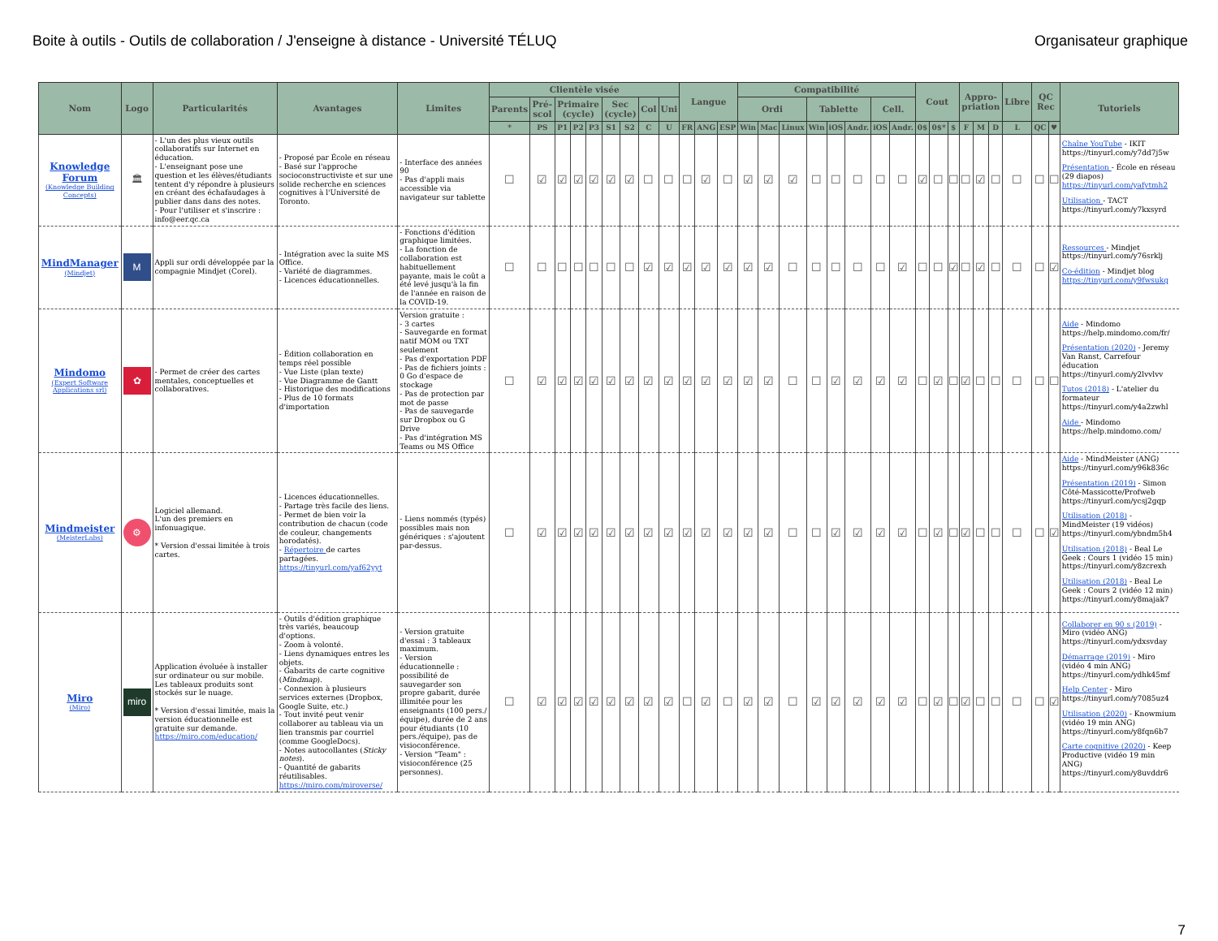Boite à outils - Outils de collaboration / J'enseigne à distance - Université TÉLUQ Organisateur graphique
| Nom | Logo | Particularités | Avantages | Limites | Clientèle visée | | | | | | | | | Langue | | | Compatibilité | | | | | | | | Cout | | | Appro-priation | | | Libre | QC Rec | | Tutoriels |
| --- | --- | --- | --- | --- | --- | --- | --- | --- | --- | --- | --- | --- | --- | --- | --- | --- | --- | --- | --- | --- | --- | --- | --- | --- | --- | --- | --- | --- | --- | --- | --- | --- | --- | --- |
| | | | | | Parents | Pré-scol | Primaire (cycle) | | | Sec (cycle) | | Col | Uni | | | | Ordi | | | Tablette | | | Cell. | | | | | | | | | | | |
| | | | | | * | PS | P1 | P2 | P3 | S1 | S2 | C | U | FR | ANG | ESP | Win | Mac | Linux | Win | iOS | Andr. | iOS | Andr. | 0$ | 0$* | $ | F | M | D | L | QC | ♥ | |
| Knowledge Forum (Knowledge Building Concepts) | 🏛 | - L'un des plus vieux outils collaboratifs sur Internet en éducation. - L'enseignant pose une question et les élèves/étudiants tentent d'y répondre à plusieurs en créant des échafaudages à publier dans dans des notes. - Pour l'utiliser et s'inscrire : info@eer.qc.ca | - Proposé par École en réseau - Basé sur l'approche socioconstructiviste et sur une solide recherche en sciences cognitives à l'Université de Toronto. | - Interface des années 90 - Pas d'appli mais accessible via navigateur sur tablette | ☐ | ☑ | ☑ | ☑ | ☑ | ☑ | ☑ | ☐ | ☐ | ☐ | ☑ | ☐ | ☑ | ☑ | ☑ | ☐ | ☐ | ☐ | ☐ | ☐ | ☑ | ☐ | ☐ | ☐ | ☑ | ☐ | ☐ | ☐ | ☐ | Chaîne YouTube - IKIT https://tinyurl.com/y7dd7j5w Présentation - École en réseau (29 diapos) https://tinyurl.com/yafytmh2 Utilisation - TACT https://tinyurl.com/y7kxsyrd |
| MindManager (Mindjet) | M | Appli sur ordi développée par la compagnie Mindjet (Corel). | - Intégration avec la suite MS Office. - Variété de diagrammes. - Licences éducationnelles. | - Fonctions d'édition graphique limitées. - La fonction de collaboration est habituellement payante, mais le coût a été levé jusqu'à la fin de l'année en raison de la COVID-19. | ☐ | ☐ | ☐ | ☐ | ☐ | ☐ | ☐ | ☑ | ☑ | ☑ | ☑ | ☑ | ☑ | ☑ | ☐ | ☐ | ☐ | ☐ | ☐ | ☑ | ☐ | ☐ | ☑ | ☐ | ☑ | ☐ | ☐ | ☐ | ☑ | Ressources - Mindjet https://tinyurl.com/y76srklj Co-édition - Mindjet blog https://tinyurl.com/y9fwsukq |
| Mindomo (Expert Software Applications srl) | ✿ | - Permet de créer des cartes mentales, conceptuelles et collaboratives. | - Édition collaboration en temps réel possible - Vue Liste (plan texte) - Vue Diagramme de Gantt - Historique des modifications - Plus de 10 formats d'importation | Version gratuite : - 3 cartes - Sauvegarde en format natif MOM ou TXT seulement - Pas d'exportation PDF - Pas de fichiers joints : 0 Go d'espace de stockage - Pas de protection par mot de passe - Pas de sauvegarde sur Dropbox ou G Drive - Pas d'intégration MS Teams ou MS Office | ☐ | ☑ | ☑ | ☑ | ☑ | ☑ | ☑ | ☑ | ☑ | ☑ | ☑ | ☑ | ☑ | ☑ | ☐ | ☐ | ☑ | ☑ | ☑ | ☑ | ☐ | ☑ | ☐ | ☑ | ☐ | ☐ | ☐ | ☐ | ☐ | Aide - Mindomo https://help.mindomo.com/fr/ Présentation (2020) - Jeremy Van Ranst, Carrefour éducation https://tinyurl.com/y2lvvlvv Tutos (2018) - L'atelier du formateur https://tinyurl.com/y4a2zwhl Aide - Mindomo https://help.mindomo.com/ |
| Mindmeister (MeisterLabs) | ⚙ | Logiciel allemand. L'un des premiers en infonuagique. * Version d'essai limitée à trois cartes. | - Licences éducationnelles. - Partage très facile des liens. - Permet de bien voir la contribution de chacun (code de couleur, changements horodatés). - Répertoire de cartes partagées. https://tinyurl.com/yaf62yyt | - Liens nommés (typés) possibles mais non génériques : s'ajoutent par-dessus. | ☐ | ☑ | ☑ | ☑ | ☑ | ☑ | ☑ | ☑ | ☑ | ☑ | ☑ | ☑ | ☑ | ☑ | ☐ | ☐ | ☑ | ☑ | ☑ | ☑ | ☐ | ☑ | ☐ | ☑ | ☐ | ☐ | ☐ | ☐ | ☑ | Aide - MindMeister (ANG) https://tinyurl.com/y96k836c Présentation (2019) - Simon Côté-Massicotte/Profweb https://tinyurl.com/ycsj2gqp Utilisation (2018) - MindMeister (19 vidéos) https://tinyurl.com/ybndm5h4 Utilisation (2018) - Beal Le Geek : Cours 1 (vidéo 15 min) https://tinyurl.com/y8zcrexh Utilisation (2018) - Beal Le Geek : Cours 2 (vidéo 12 min) https://tinyurl.com/y8majak7 |
| Miro (Miro) | miro | Application évoluée à installer sur ordinateur ou sur mobile. Les tableaux produits sont stockés sur le nuage. * Version d'essai limitée, mais la version éducationnelle est gratuite sur demande. https://miro.com/education/ | - Outils d'édition graphique très variés, beaucoup d'options. - Zoom à volonté. - Liens dynamiques entres les objets. - Gabarits de carte cognitive ( Mindmap ). - Connexion à plusieurs services externes (Dropbox, Google Suite, etc.) - Tout invité peut venir collaborer au tableau via un lien transmis par courriel (comme GoogleDocs). - Notes autocollantes ( Sticky notes ). - Quantité de gabarits réutilisables. https://miro.com/miroverse/ | - Version gratuite d'essai : 3 tableaux maximum. - Version éducationnelle : possibilité de sauvegarder son propre gabarit, durée illimitée pour les enseignants (100 pers./équipe), durée de 2 ans pour étudiants (10 pers./équipe), pas de visioconférence. - Version "Team" : visioconférence (25 personnes). | ☐ | ☑ | ☑ | ☑ | ☑ | ☑ | ☑ | ☑ | ☑ | ☐ | ☑ | ☐ | ☑ | ☑ | ☐ | ☑ | ☑ | ☑ | ☑ | ☑ | ☐ | ☑ | ☐ | ☑ | ☐ | ☐ | ☐ | ☐ | ☑ | Collaborer en 90 s (2019) - Miro (vidéo ANG) https://tinyurl.com/ydxsvday Démarrage (2019) - Miro (vidéo 4 min ANG) https://tinyurl.com/ydhk45mf Help Center - Miro https://tinyurl.com/y7085uz4 Utilisation (2020) - Knowmium (vidéo 19 min ANG) https://tinyurl.com/y8fqn6b7 Carte cognitive (2020) - Keep Productive (vidéo 19 min ANG) https://tinyurl.com/y8uvddr6 |
7